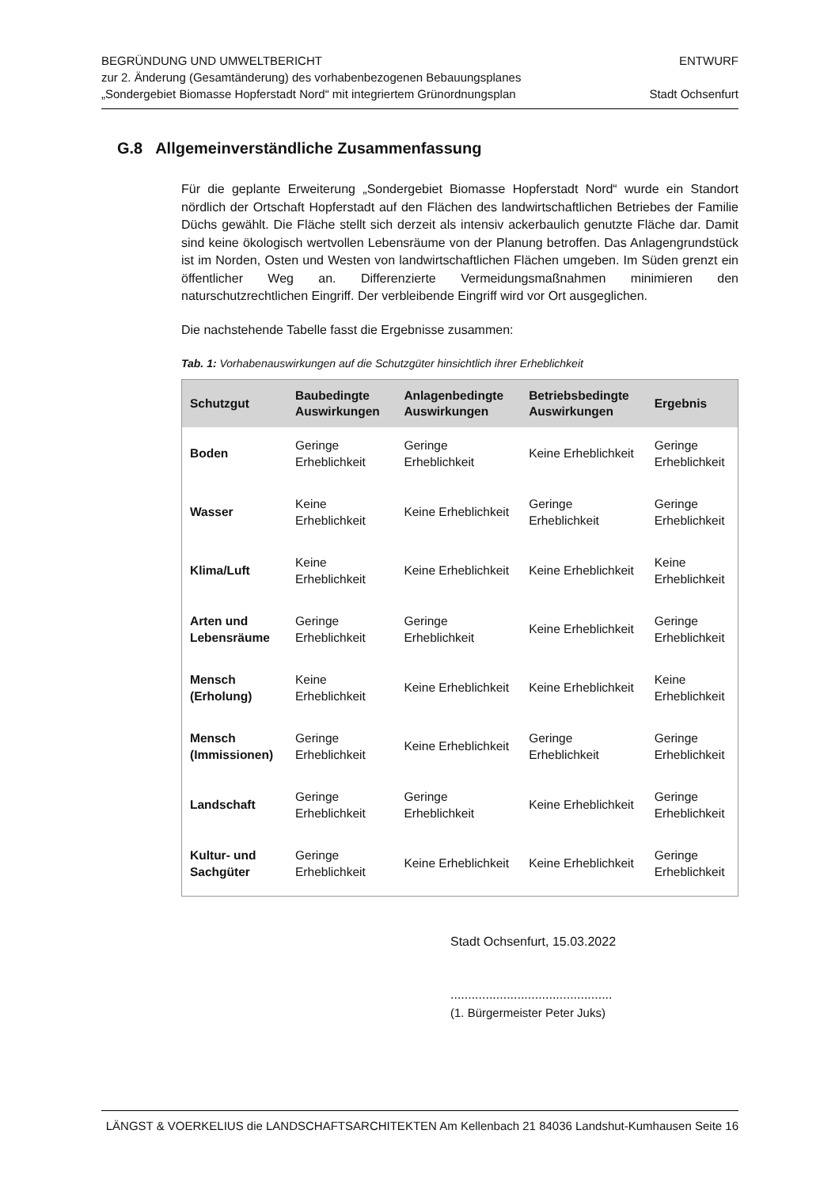BEGRÜNDUNG UND UMWELTBERICHT
zur 2. Änderung (Gesamtänderung) des vorhabenbezogenen Bebauungsplanes
„Sondergebiet Biomasse Hopferstadt Nord“ mit integriertem Grünordnungsplan
ENTWURF
Stadt Ochsenfurt
G.8 Allgemeinverständliche Zusammenfassung
Für die geplante Erweiterung „Sondergebiet Biomasse Hopferstadt Nord“ wurde ein Standort nördlich der Ortschaft Hopferstadt auf den Flächen des landwirtschaftlichen Betriebes der Familie Düchs gewählt. Die Fläche stellt sich derzeit als intensiv ackerbaulich genutzte Fläche dar. Damit sind keine ökologisch wertvollen Lebensräume von der Planung betroffen. Das Anlagengrundstück ist im Norden, Osten und Westen von landwirtschaftlichen Flächen umgeben. Im Süden grenzt ein öffentlicher Weg an. Differenzierte Vermeidungsmaßnahmen minimieren den naturschutzrechtlichen Eingriff. Der verbleibende Eingriff wird vor Ort ausgeglichen.
Die nachstehende Tabelle fasst die Ergebnisse zusammen:
Tab. 1: Vorhabenauswirkungen auf die Schutzgüter hinsichtlich ihrer Erheblichkeit
| Schutzgut | Baubedingte Auswirkungen | Anlagenbedingte Auswirkungen | Betriebsbedingte Auswirkungen | Ergebnis |
| --- | --- | --- | --- | --- |
| Boden | Geringe Erheblichkeit | Geringe Erheblichkeit | Keine Erheblichkeit | Geringe Erheblichkeit |
| Wasser | Keine Erheblichkeit | Keine Erheblichkeit | Geringe Erheblichkeit | Geringe Erheblichkeit |
| Klima/Luft | Keine Erheblichkeit | Keine Erheblichkeit | Keine Erheblichkeit | Keine Erheblichkeit |
| Arten und Lebensräume | Geringe Erheblichkeit | Geringe Erheblichkeit | Keine Erheblichkeit | Geringe Erheblichkeit |
| Mensch (Erholung) | Keine Erheblichkeit | Keine Erheblichkeit | Keine Erheblichkeit | Keine Erheblichkeit |
| Mensch (Immissionen) | Geringe Erheblichkeit | Keine Erheblichkeit | Geringe Erheblichkeit | Geringe Erheblichkeit |
| Landschaft | Geringe Erheblichkeit | Geringe Erheblichkeit | Keine Erheblichkeit | Geringe Erheblichkeit |
| Kultur- und Sachgüter | Geringe Erheblichkeit | Keine Erheblichkeit | Keine Erheblichkeit | Geringe Erheblichkeit |
Stadt Ochsenfurt, 15.03.2022
..............................................
(1. Bürgermeister Peter Juks)
LÄNGST & VOERKELIUS die LANDSCHAFTSARCHITEKTEN Am Kellenbach 21 84036 Landshut-Kumhausen Seite 16